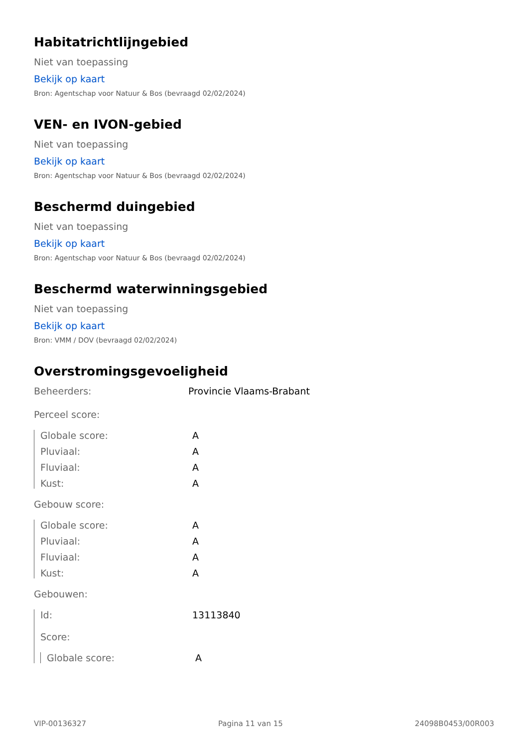Habitatrichtlijngebied
Niet van toepassing
Bekijk op kaart
Bron: Agentschap voor Natuur & Bos (bevraagd 02/02/2024)
VEN- en IVON-gebied
Niet van toepassing
Bekijk op kaart
Bron: Agentschap voor Natuur & Bos (bevraagd 02/02/2024)
Beschermd duingebied
Niet van toepassing
Bekijk op kaart
Bron: Agentschap voor Natuur & Bos (bevraagd 02/02/2024)
Beschermd waterwinningsgebied
Niet van toepassing
Bekijk op kaart
Bron: VMM / DOV (bevraagd 02/02/2024)
Overstromingsgevoeligheid
Beheerders: Provincie Vlaams-Brabant
Perceel score:
Globale score: A
Pluviaal: A
Fluviaal: A
Kust: A
Gebouw score:
Globale score: A
Pluviaal: A
Fluviaal: A
Kust: A
Gebouwen:
Id: 13113840
Score:
Globale score: A
VIP-00136327 Pagina 11 van 15 24098B0453/00R003